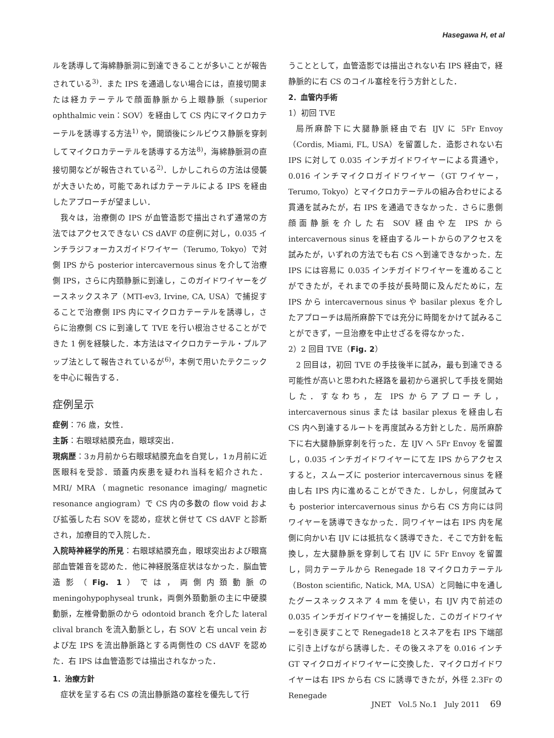Hasegawa H, et al
ルを誘導して海綿静脈洞に到達できることが多いことが報告されている<sup>3)</sup>．また IPS を通過しない場合には，直接切開または経カテーテルで顔面静脈から上眼静脈（superior ophthalmic vein：SOV）を経由して CS 内にマイクロカテーテルを誘導する方法<sup>1)</sup> や，開頭後にシルビウス静脈を穿刺してマイクロカテーテルを誘導する方法<sup>8)</sup>，海綿静脈洞の直接切開などが報告されている<sup>2)</sup>．しかしこれらの方法は侵襲が大きいため，可能であればカテーテルによる IPS を経由したアプローチが望ましい．
我々は，治療側の IPS が血管造影で描出されず通常の方法ではアクセスできない CS dAVF の症例に対し，0.035 インチラジフォーカスガイドワイヤー（Terumo, Tokyo）で対側 IPS から posterior intercavernous sinus を介して治療側 IPS，さらに内頚静脈に到達し，このガイドワイヤーをグースネックスネア（MTI-ev3, Irvine, CA, USA）で捕捉することで治療側 IPS 内にマイクロカテーテルを誘導し，さらに治療側 CS に到達して TVE を行い根治させることができた 1 例を経験した．本方法はマイクロカテーテル・プルアップ法として報告されているが<sup>6)</sup>，本例で用いたテクニックを中心に報告する．
症例呈示
症例：76 歳，女性．
主訴：右眼球結膜充血，眼球突出．
現病歴：3ヵ月前から右眼球結膜充血を自覚し，1ヵ月前に近医眼科を受診．頭蓋内疾患を疑われ当科を紹介された． MRI/ MRA（magnetic resonance imaging/ magnetic resonance angiogram）で CS 内の多数の flow void および拡張した右 SOV を認め，症状と併せて CS dAVF と診断され，加療目的で入院した．
入院時神経学的所見：右眼球結膜充血，眼球突出および眼窩部血管雑音を認めた．他に神経脱落症状はなかった．脳血管造影（Fig. 1）では，両側内頚動脈の meningohypophyseal trunk，両側外頚動脈の主に中硬膜動脈，左椎骨動脈のから odontoid branch を介した lateral clival branch を流入動脈とし，右 SOV と右 uncal vein および左 IPS を流出静脈路とする両側性の CS dAVF を認めた．右 IPS は血管造影では描出されなかった．
1．治療方針
症状を呈する右 CS の流出静脈路の塞栓を優先して行
うこととして，血管造影では描出されない右 IPS 経由で，経静脈的に右 CS のコイル塞栓を行う方針とした．
2．血管内手術
1）初回 TVE
局所麻酔下に大腿静脈経由で右 IJV に 5Fr Envoy（Cordis, Miami, FL, USA）を留置した．造影されない右 IPS に対して 0.035 インチガイドワイヤーによる貫通や，0.016 インチマイクロガイドワイヤー（GT ワイヤー，Terumo, Tokyo）とマイクロカテーテルの組み合わせによる貫通を試みたが，右 IPS を通過できなかった．さらに患側顔面静脈を介した右 SOV 経由や左 IPS から intercavernous sinus を経由するルートからのアクセスを試みたが，いずれの方法でも右 CS へ到達できなかった．左 IPS には容易に 0.035 インチガイドワイヤーを進めることができたが，それまでの手技が長時間に及んだために，左 IPS から intercavernous sinus や basilar plexus を介したアプローチは局所麻酔下では充分に時間をかけて試みることができず，一旦治療を中止せざるを得なかった．
2）2 回目 TVE（Fig. 2）
2 回目は，初回 TVE の手技後半に試み，最も到達できる可能性が高いと思われた経路を最初から選択して手技を開始した．すなわち，左 IPS からアプローチし，intercavernous sinus または basilar plexus を経由し右 CS 内へ到達するルートを再度試みる方針とした．局所麻酔下に右大腿静脈穿刺を行った．左 IJV へ 5Fr Envoy を留置し，0.035 インチガイドワイヤーにて左 IPS からアクセスすると，スムーズに posterior intercavernous sinus を経由し右 IPS 内に進めることができた．しかし，何度試みても posterior intercavernous sinus から右 CS 方向には同ワイヤーを誘導できなかった．同ワイヤーは右 IPS 内を尾側に向かい右 IJV には抵抗なく誘導できた．そこで方針を転換し，左大腿静脈を穿刺して右 IJV に 5Fr Envoy を留置し，同カテーテルから Renegade 18 マイクロカテーテル（Boston scientific, Natick, MA, USA）と同軸に中を通したグースネックスネア 4 mm を使い，右 IJV 内で前述の 0.035 インチガイドワイヤーを捕捉した．このガイドワイヤーを引き戻すことで Renegade18 とスネアを右 IPS 下端部に引き上げながら誘導した．その後スネアを 0.016 インチ GT マイクロガイドワイヤーに交換した．マイクロガイドワイヤーは右 IPS から右 CS に誘導できたが，外径 2.3Fr の Renegade
JNET　Vol.5 No.1　July 2011 69